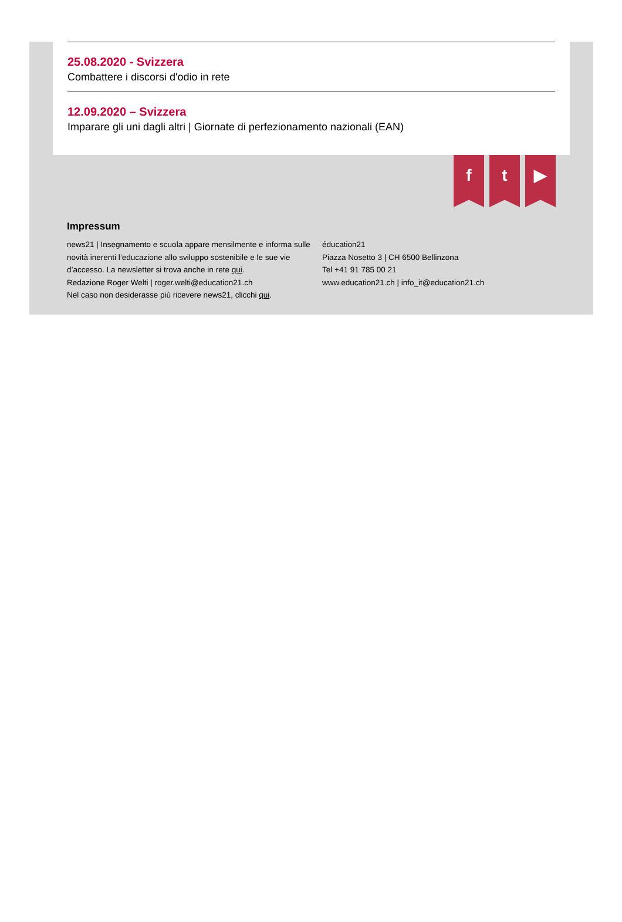25.08.2020 - Svizzera
Combattere i discorsi d'odio in rete
12.09.2020 – Svizzera
Imparare gli uni dagli altri | Giornate di perfezionamento nazionali (EAN)
f t ▶
Impressum
news21 | Insegnamento e scuola appare mensilmente e informa sulle novità inerenti l’educazione allo sviluppo sostenibile e le sue vie d’accesso. La newsletter si trova anche in rete qui.
Redazione Roger Welti | roger.welti@education21.ch
Nel caso non desiderasse più ricevere news21, clicchi qui.
éducation21
Piazza Nosetto 3 | CH 6500 Bellinzona
Tel +41 91 785 00 21
www.education21.ch | info_it@education21.ch